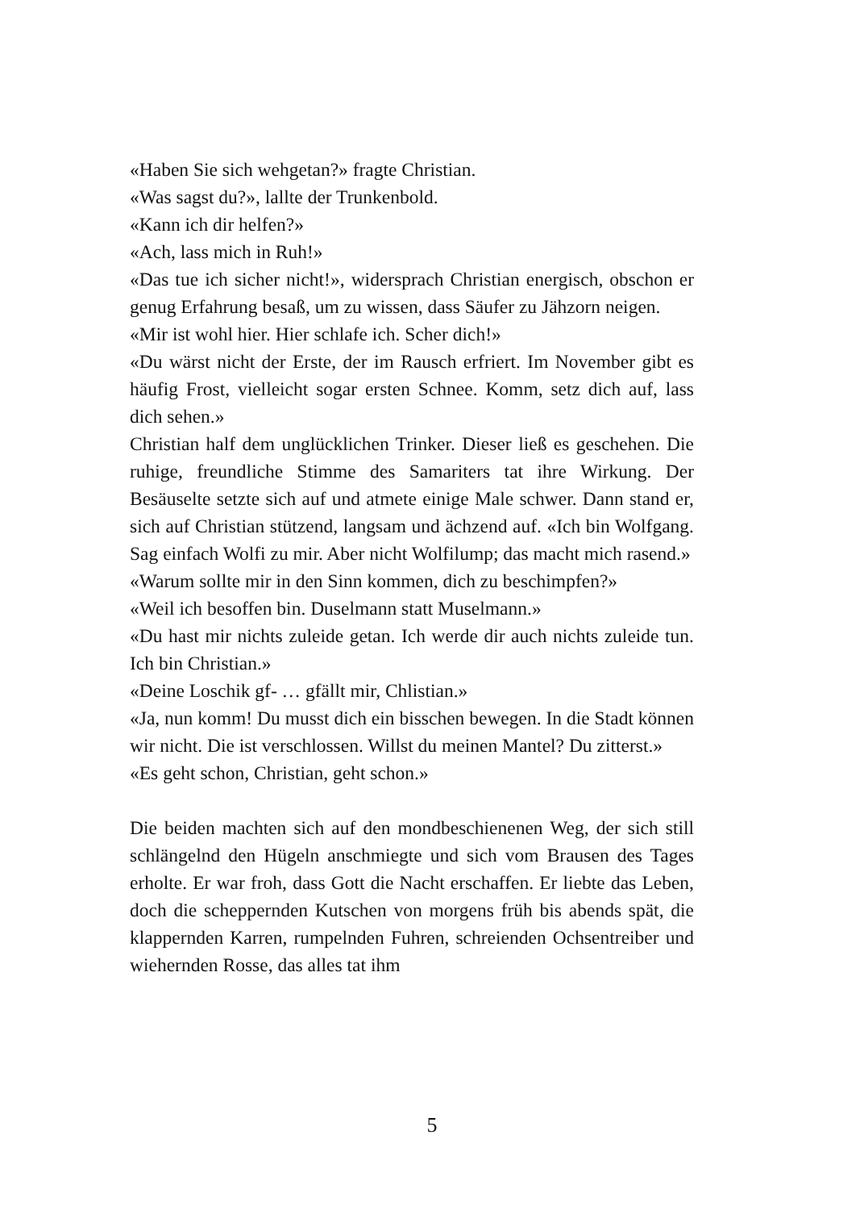«Haben Sie sich wehgetan?» fragte Christian.
«Was sagst du?», lallte der Trunkenbold.
«Kann ich dir helfen?»
«Ach, lass mich in Ruh!»
«Das tue ich sicher nicht!», widersprach Christian energisch, ob­schon er genug Erfahrung besaß, um zu wissen, dass Säufer zu Jähzorn neigen.
«Mir ist wohl hier. Hier schlafe ich. Scher dich!»
«Du wärst nicht der Erste, der im Rausch erfriert. Im November gibt es häufig Frost, vielleicht sogar ersten Schnee. Komm, setz dich auf, lass dich sehen.»
Christian half dem unglücklichen Trinker. Dieser ließ es gesche­hen. Die ruhige, freundliche Stimme des Samariters tat ihre Wir­kung. Der Besäuselte setzte sich auf und atmete einige Male schwer. Dann stand er, sich auf Christian stützend, langsam und ächzend auf. «Ich bin Wolfgang. Sag einfach Wolfi zu mir. Aber nicht Wolfilump; das macht mich rasend.»
«Warum sollte mir in den Sinn kommen, dich zu beschimpfen?»
«Weil ich besoffen bin. Duselmann statt Muselmann.»
«Du hast mir nichts zuleide getan. Ich werde dir auch nichts zulei­de tun. Ich bin Christian.»
«Deine Loschik gf- … gfällt mir, Chlistian.»
«Ja, nun komm! Du musst dich ein bisschen bewegen. In die Stadt können wir nicht. Die ist verschlossen. Willst du meinen Mantel? Du zitterst.»
«Es geht schon, Christian, geht schon.»
Die beiden machten sich auf den mondbeschienenen Weg, der sich still schlängelnd den Hügeln anschmiegte und sich vom Brausen des Tages erholte. Er war froh, dass Gott die Nacht erschaffen. Er liebte das Leben, doch die scheppernden Kutschen von morgens früh bis abends spät, die klappernden Karren, rumpelnden Fuhren, schreienden Ochsentreiber und wiehernden Rosse, das alles tat ihm
5